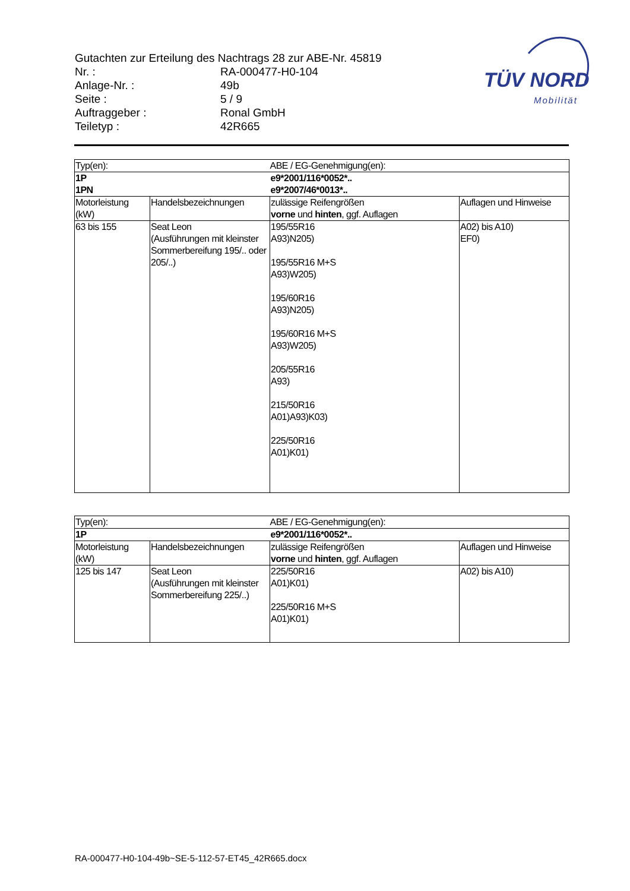Gutachten zur Erteilung des Nachtrags 28 zur ABE-Nr. 45819
| Nr. : | RA-000477-H0-104 |
| Anlage-Nr. : | 49b |
| Seite : | 5 / 9 |
| Auftraggeber : | Ronal GmbH |
| Teiletyp : | 42R665 |
TÜV NORD
Mobilität
| Typ(en): | | ABE / EG-Genehmigung(en): | |
| 1P 1PN | | e9*2001/116*0052*.. e9*2007/46*0013*.. | |
| Motorleistung (kW) | Handelsbezeichnungen | zulässige Reifengrößen vorne und hinten , ggf. Auflagen | Auflagen und Hinweise |
| 63 bis 155 | Seat Leon (Ausführungen mit kleinster Sommerbereifung 195/.. oder 205/..) | 195/55R16 A93)N205) 195/55R16 M+S A93)W205) 195/60R16 A93)N205) 195/60R16 M+S A93)W205) 205/55R16 A93) 215/50R16 A01)A93)K03) 225/50R16 A01)K01) | A02) bis A10) EF0) |
| Typ(en): | | ABE / EG-Genehmigung(en): | |
| 1P | | e9*2001/116*0052*.. | |
| Motorleistung (kW) | Handelsbezeichnungen | zulässige Reifengrößen vorne und hinten , ggf. Auflagen | Auflagen und Hinweise |
| 125 bis 147 | Seat Leon (Ausführungen mit kleinster Sommerbereifung 225/..) | 225/50R16 A01)K01) 225/50R16 M+S A01)K01) | A02) bis A10) |
RA-000477-H0-104-49b~SE-5-112-57-ET45_42R665.docx